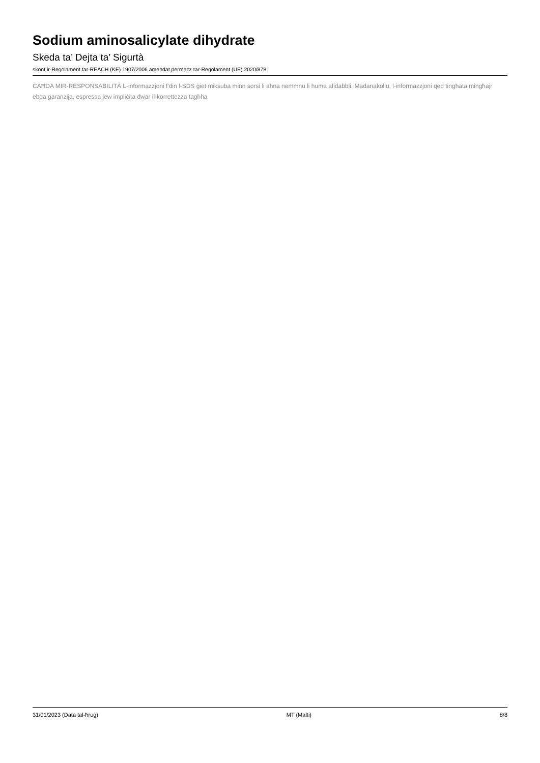Sodium aminosalicylate dihydrate
Skeda ta’ Dejta ta’ Sigurtà
skont ir-Regolament tar-REACH (KE) 1907/2006 amendat permezz tar-Regolament (UE) 2020/878
ĊAĦDA MIR-RESPONSABILITÀ L-informazzjoni f'din l-SDS ġiet miksuba minn sorsi li aħna nemmnu li huma afidabbli. Madanakollu, l-informazzjoni qed tingħata mingħajr ebda garanzija, espressa jew impliċita dwar il-korrettezza tagħha
31/01/2023 (Data tal-ħruġ) MT (Malti) 8/8